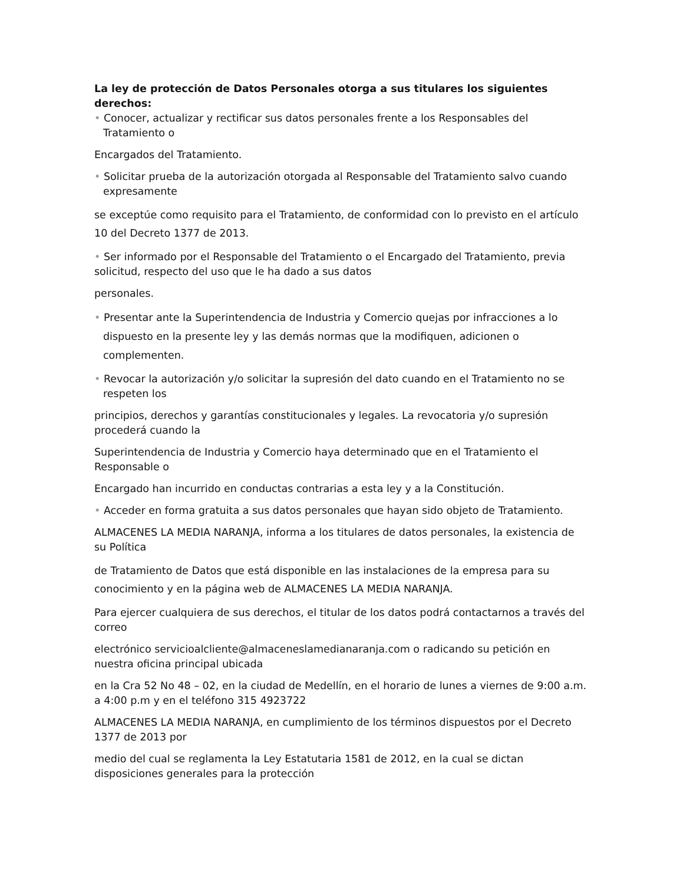La ley de protección de Datos Personales otorga a sus titulares los siguientes derechos:
• Conocer, actualizar y rectificar sus datos personales frente a los Responsables del Tratamiento o
Encargados del Tratamiento.
• Solicitar prueba de la autorización otorgada al Responsable del Tratamiento salvo cuando expresamente
se exceptúe como requisito para el Tratamiento, de conformidad con lo previsto en el artículo 10 del Decreto 1377 de 2013.
• Ser informado por el Responsable del Tratamiento o el Encargado del Tratamiento, previa solicitud, respecto del uso que le ha dado a sus datos
personales.
• Presentar ante la Superintendencia de Industria y Comercio quejas por infracciones a lo dispuesto en la presente ley y las demás normas que la modifiquen, adicionen o complementen.
• Revocar la autorización y/o solicitar la supresión del dato cuando en el Tratamiento no se respeten los
principios, derechos y garantías constitucionales y legales. La revocatoria y/o supresión procederá cuando la
Superintendencia de Industria y Comercio haya determinado que en el Tratamiento el Responsable o
Encargado han incurrido en conductas contrarias a esta ley y a la Constitución.
• Acceder en forma gratuita a sus datos personales que hayan sido objeto de Tratamiento.
ALMACENES LA MEDIA NARANJA, informa a los titulares de datos personales, la existencia de su Política
de Tratamiento de Datos que está disponible en las instalaciones de la empresa para su conocimiento y en la página web de ALMACENES LA MEDIA NARANJA.
Para ejercer cualquiera de sus derechos, el titular de los datos podrá contactarnos a través del correo
electrónico servicioalcliente@almaceneslamedianaranja.com o radicando su petición en nuestra oficina principal ubicada
en la Cra 52 No 48 – 02, en la ciudad de Medellín, en el horario de lunes a viernes de 9:00 a.m. a 4:00 p.m y en el teléfono 315 4923722
ALMACENES LA MEDIA NARANJA, en cumplimiento de los términos dispuestos por el Decreto 1377 de 2013 por
medio del cual se reglamenta la Ley Estatutaria 1581 de 2012, en la cual se dictan disposiciones generales para la protección